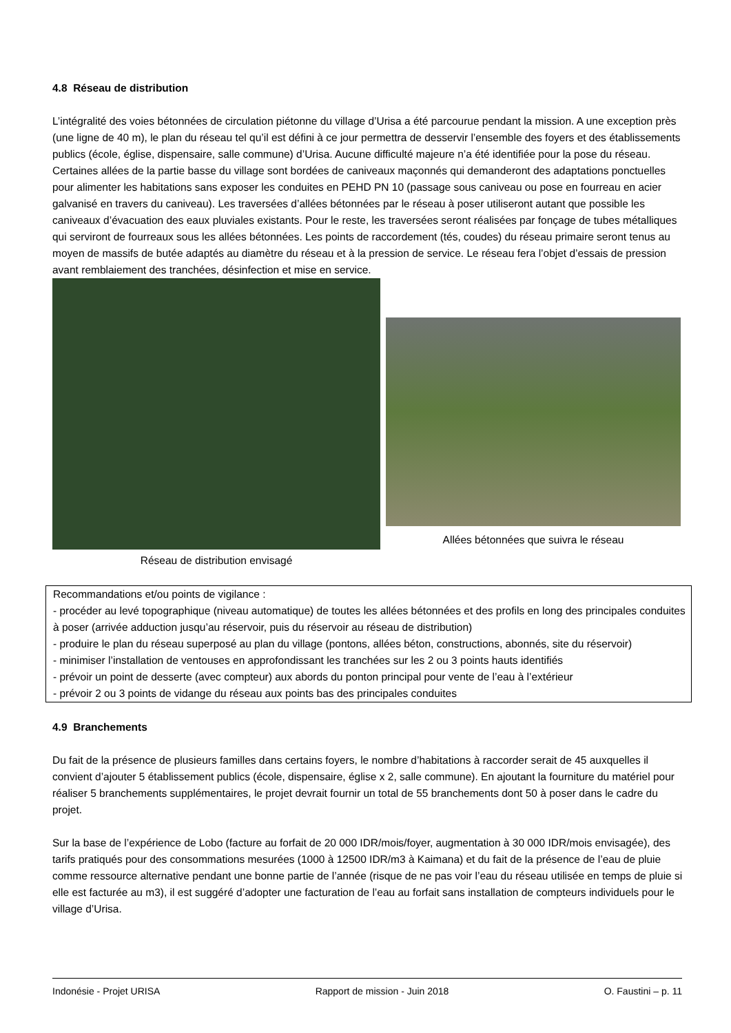4.8 Réseau de distribution
L’intégralité des voies bétonnées de circulation piétonne du village d’Urisa a été parcourue pendant la mission. A une exception près (une ligne de 40 m), le plan du réseau tel qu’il est défini à ce jour permettra de desservir l’ensemble des foyers et des établissements publics (école, église, dispensaire, salle commune) d’Urisa. Aucune difficulté majeure n’a été identifiée pour la pose du réseau. Certaines allées de la partie basse du village sont bordées de caniveaux maçonnés qui demanderont des adaptations ponctuelles pour alimenter les habitations sans exposer les conduites en PEHD PN 10 (passage sous caniveau ou pose en fourreau en acier galvanisé en travers du caniveau). Les traversées d’allées bétonnées par le réseau à poser utiliseront autant que possible les caniveaux d’évacuation des eaux pluviales existants. Pour le reste, les traversées seront réalisées par fonçage de tubes métalliques qui serviront de fourreaux sous les allées bétonnées. Les points de raccordement (tés, coudes) du réseau primaire seront tenus au moyen de massifs de butée adaptés au diamètre du réseau et à la pression de service. Le réseau fera l’objet d’essais de pression avant remblaiement des tranchées, désinfection et mise en service.
Réseau de distribution envisagé
Allées bétonnées que suivra le réseau
Recommandations et/ou points de vigilance :
- procéder au levé topographique (niveau automatique) de toutes les allées bétonnées et des profils en long des principales conduites à poser (arrivée adduction jusqu’au réservoir, puis du réservoir au réseau de distribution)
- produire le plan du réseau superposé au plan du village (pontons, allées béton, constructions, abonnés, site du réservoir)
- minimiser l’installation de ventouses en approfondissant les tranchées sur les 2 ou 3 points hauts identifiés
- prévoir un point de desserte (avec compteur) aux abords du ponton principal pour vente de l’eau à l’extérieur
- prévoir 2 ou 3 points de vidange du réseau aux points bas des principales conduites
4.9 Branchements
Du fait de la présence de plusieurs familles dans certains foyers, le nombre d’habitations à raccorder serait de 45 auxquelles il convient d’ajouter 5 établissement publics (école, dispensaire, église x 2, salle commune). En ajoutant la fourniture du matériel pour réaliser 5 branchements supplémentaires, le projet devrait fournir un total de 55 branchements dont 50 à poser dans le cadre du projet.
Sur la base de l’expérience de Lobo (facture au forfait de 20 000 IDR/mois/foyer, augmentation à 30 000 IDR/mois envisagée), des tarifs pratiqués pour des consommations mesurées (1000 à 12500 IDR/m3 à Kaimana) et du fait de la présence de l’eau de pluie comme ressource alternative pendant une bonne partie de l’année (risque de ne pas voir l’eau du réseau utilisée en temps de pluie si elle est facturée au m3), il est suggéré d’adopter une facturation de l’eau au forfait sans installation de compteurs individuels pour le village d’Urisa.
Indonésie - Projet URISA Rapport de mission - Juin 2018 O. Faustini – p. 11